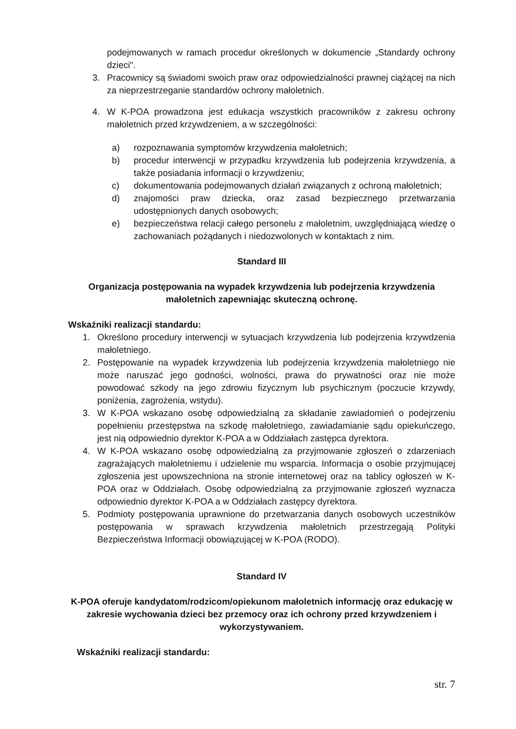podejmowanych w ramach procedur określonych w dokumencie „Standardy ochrony dzieci".
3. Pracownicy są świadomi swoich praw oraz odpowiedzialności prawnej ciążącej na nich za nieprzestrzeganie standardów ochrony małoletnich.
4. W K-POA prowadzona jest edukacja wszystkich pracowników z zakresu ochrony małoletnich przed krzywdzeniem, a w szczególności:
a) rozpoznawania symptomów krzywdzenia małoletnich;
b) procedur interwencji w przypadku krzywdzenia lub podejrzenia krzywdzenia, a także posiadania informacji o krzywdzeniu;
c) dokumentowania podejmowanych działań związanych z ochroną małoletnich;
d) znajomości praw dziecka, oraz zasad bezpiecznego przetwarzania udostępnionych danych osobowych;
e) bezpieczeństwa relacji całego personelu z małoletnim, uwzględniającą wiedzę o zachowaniach pożądanych i niedozwolonych w kontaktach z nim.
Standard III
Organizacja postępowania na wypadek krzywdzenia lub podejrzenia krzywdzenia małoletnich zapewniając skuteczną ochronę.
Wskaźniki realizacji standardu:
1. Określono procedury interwencji w sytuacjach krzywdzenia lub podejrzenia krzywdzenia małoletniego.
2. Postępowanie na wypadek krzywdzenia lub podejrzenia krzywdzenia małoletniego nie może naruszać jego godności, wolności, prawa do prywatności oraz nie może powodować szkody na jego zdrowiu fizycznym lub psychicznym (poczucie krzywdy, poniżenia, zagrożenia, wstydu).
3. W K-POA wskazano osobę odpowiedzialną za składanie zawiadomień o podejrzeniu popełnieniu przestępstwa na szkodę małoletniego, zawiadamianie sądu opiekuńczego, jest nią odpowiednio dyrektor K-POA a w Oddziałach zastępca dyrektora.
4. W K-POA wskazano osobę odpowiedzialną za przyjmowanie zgłoszeń o zdarzeniach zagrażających małoletniemu i udzielenie mu wsparcia. Informacja o osobie przyjmującej zgłoszenia jest upowszechniona na stronie internetowej oraz na tablicy ogłoszeń w K-POA oraz w Oddziałach. Osobę odpowiedzialną za przyjmowanie zgłoszeń wyznacza odpowiednio dyrektor K-POA a w Oddziałach zastępcy dyrektora.
5. Podmioty postępowania uprawnione do przetwarzania danych osobowych uczestników postępowania w sprawach krzywdzenia małoletnich przestrzegają Polityki Bezpieczeństwa Informacji obowiązującej w K-POA (RODO).
Standard IV
K-POA oferuje kandydatom/rodzicom/opiekunom małoletnich informację oraz edukację w zakresie wychowania dzieci bez przemocy oraz ich ochrony przed krzywdzeniem i wykorzystywaniem.
Wskaźniki realizacji standardu:
str. 7